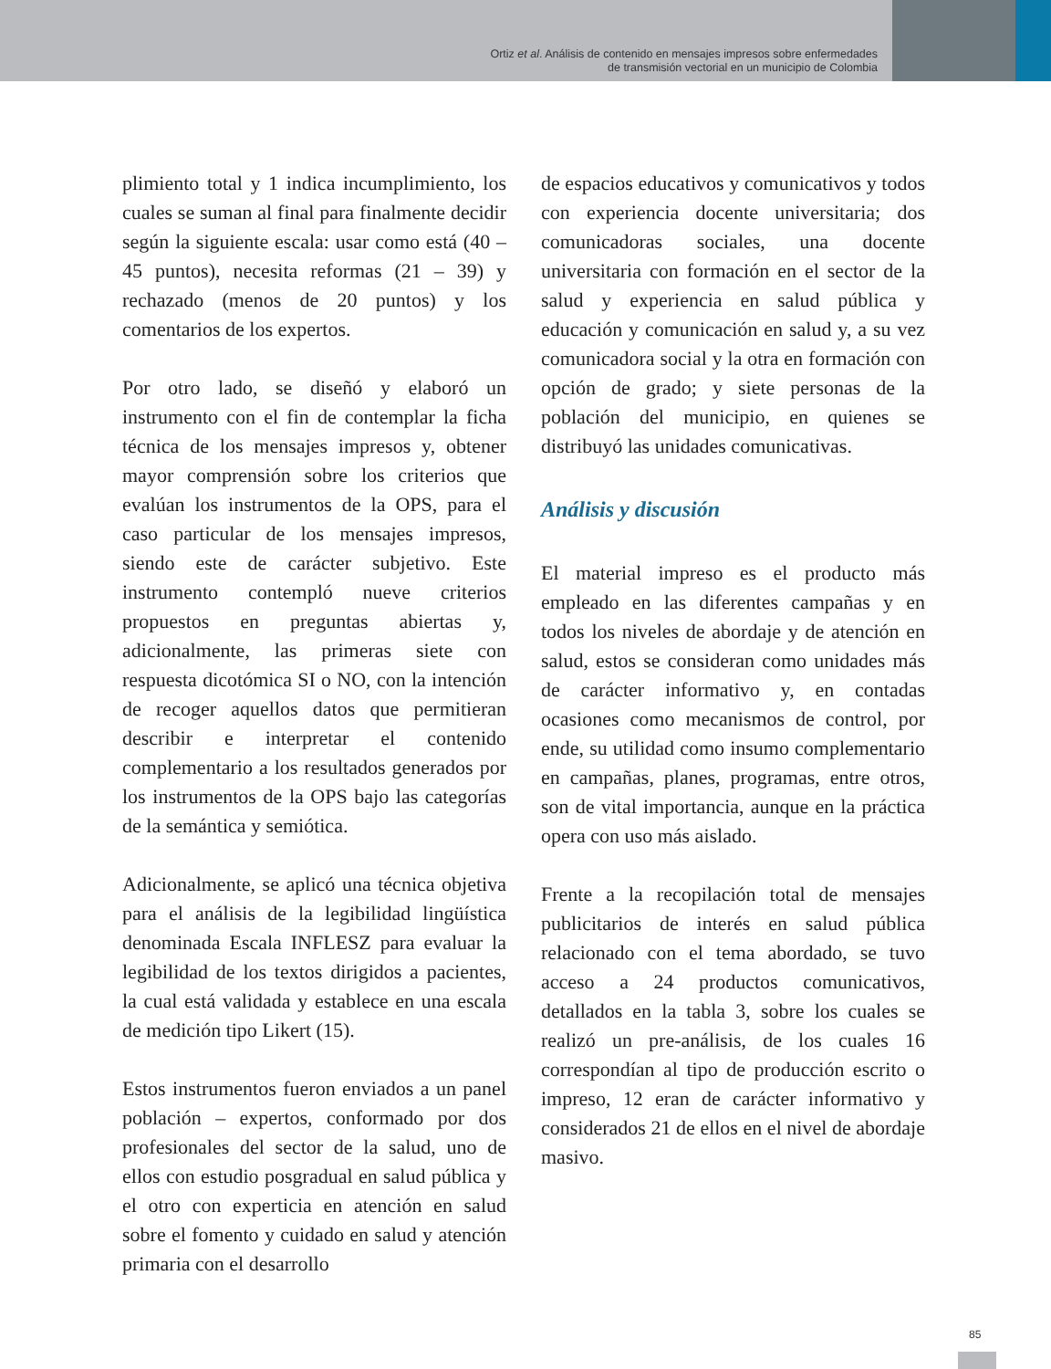Ortiz et al. Análisis de contenido en mensajes impresos sobre enfermedades
de transmisión vectorial en un municipio de Colombia
plimiento total y 1 indica incumplimiento, los cuales se suman al final para finalmente decidir según la siguiente escala: usar como está (40 – 45 puntos), necesita reformas (21 – 39) y rechazado (menos de 20 puntos) y los comentarios de los expertos.
Por otro lado, se diseñó y elaboró un instrumento con el fin de contemplar la ficha técnica de los mensajes impresos y, obtener mayor comprensión sobre los criterios que evalúan los instrumentos de la OPS, para el caso particular de los mensajes impresos, siendo este de carácter subjetivo. Este instrumento contempló nueve criterios propuestos en preguntas abiertas y, adicionalmente, las primeras siete con respuesta dicotómica SI o NO, con la intención de recoger aquellos datos que permitieran describir e interpretar el contenido complementario a los resultados generados por los instrumentos de la OPS bajo las categorías de la semántica y semiótica.
Adicionalmente, se aplicó una técnica objetiva para el análisis de la legibilidad lingüística denominada Escala INFLESZ para evaluar la legibilidad de los textos dirigidos a pacientes, la cual está validada y establece en una escala de medición tipo Likert (15).
Estos instrumentos fueron enviados a un panel población – expertos, conformado por dos profesionales del sector de la salud, uno de ellos con estudio posgradual en salud pública y el otro con experticia en atención en salud sobre el fomento y cuidado en salud y atención primaria con el desarrollo
de espacios educativos y comunicativos y todos con experiencia docente universitaria; dos comunicadoras sociales, una docente universitaria con formación en el sector de la salud y experiencia en salud pública y educación y comunicación en salud y, a su vez comunicadora social y la otra en formación con opción de grado; y siete personas de la población del municipio, en quienes se distribuyó las unidades comunicativas.
Análisis y discusión
El material impreso es el producto más empleado en las diferentes campañas y en todos los niveles de abordaje y de atención en salud, estos se consideran como unidades más de carácter informativo y, en contadas ocasiones como mecanismos de control, por ende, su utilidad como insumo complementario en campañas, planes, programas, entre otros, son de vital importancia, aunque en la práctica opera con uso más aislado.
Frente a la recopilación total de mensajes publicitarios de interés en salud pública relacionado con el tema abordado, se tuvo acceso a 24 productos comunicativos, detallados en la tabla 3, sobre los cuales se realizó un pre-análisis, de los cuales 16 correspondían al tipo de producción escrito o impreso, 12 eran de carácter informativo y considerados 21 de ellos en el nivel de abordaje masivo.
85